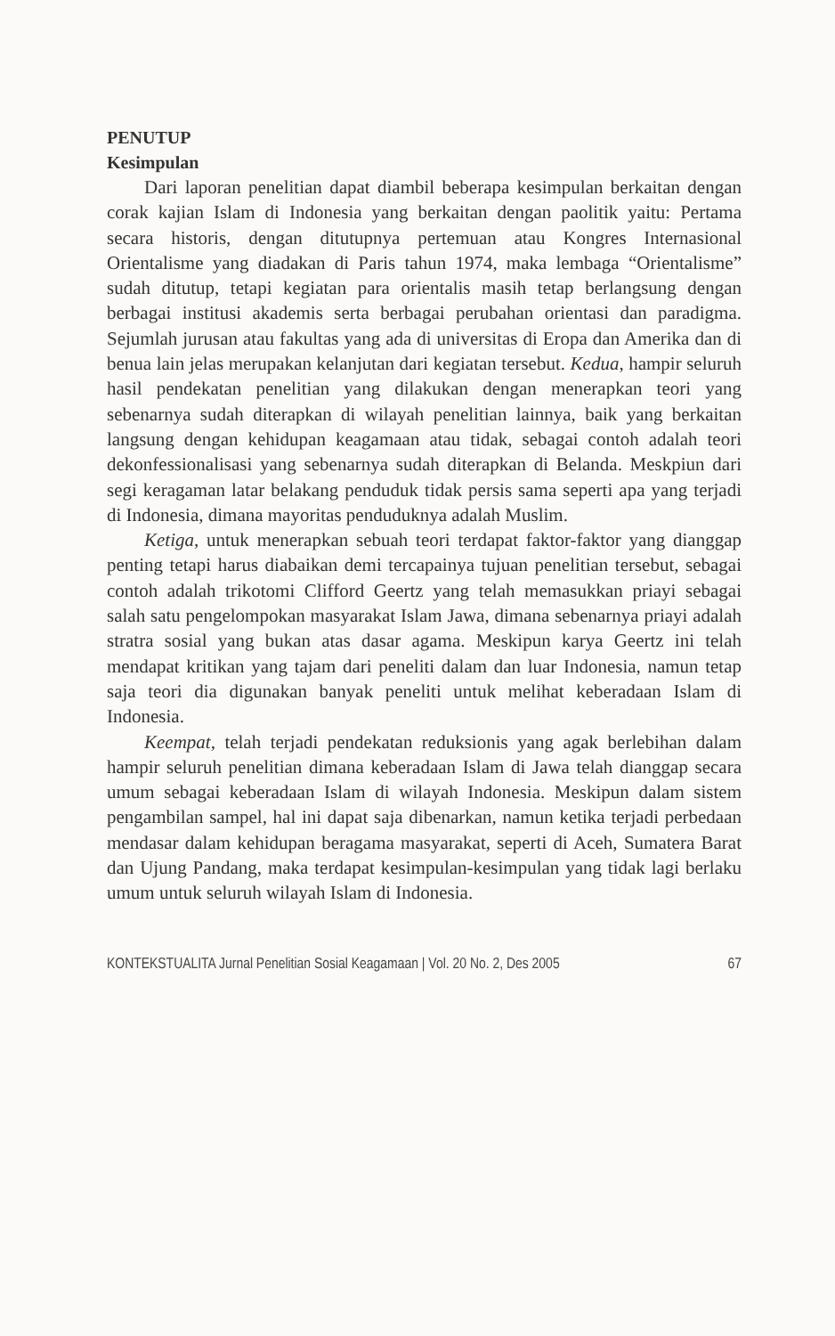PENUTUP
Kesimpulan
Dari laporan penelitian dapat diambil beberapa kesimpulan berkaitan dengan corak kajian Islam di Indonesia yang berkaitan dengan paolitik yaitu: Pertama secara historis, dengan ditutupnya pertemuan atau Kongres Internasional Orientalisme yang diadakan di Paris tahun 1974, maka lembaga “Orientalisme” sudah ditutup, tetapi kegiatan para orientalis masih tetap berlangsung dengan berbagai institusi akademis serta berbagai perubahan orientasi dan paradigma. Sejumlah jurusan atau fakultas yang ada di universitas di Eropa dan Amerika dan di benua lain jelas merupakan kelanjutan dari kegiatan tersebut. Kedua, hampir seluruh hasil pendekatan penelitian yang dilakukan dengan menerapkan teori yang sebenarnya sudah diterapkan di wilayah penelitian lainnya, baik yang berkaitan langsung dengan kehidupan keagamaan atau tidak, sebagai contoh adalah teori dekonfessionalisasi yang sebenarnya sudah diterapkan di Belanda. Meskpiun dari segi keragaman latar belakang penduduk tidak persis sama seperti apa yang terjadi di Indonesia, dimana mayoritas penduduknya adalah Muslim.
Ketiga, untuk menerapkan sebuah teori terdapat faktor-faktor yang dianggap penting tetapi harus diabaikan demi tercapainya tujuan penelitian tersebut, sebagai contoh adalah trikotomi Clifford Geertz yang telah memasukkan priayi sebagai salah satu pengelompokan masyarakat Islam Jawa, dimana sebenarnya priayi adalah stratra sosial yang bukan atas dasar agama. Meskipun karya Geertz ini telah mendapat kritikan yang tajam dari peneliti dalam dan luar Indonesia, namun tetap saja teori dia digunakan banyak peneliti untuk melihat keberadaan Islam di Indonesia.
Keempat, telah terjadi pendekatan reduksionis yang agak berlebihan dalam hampir seluruh penelitian dimana keberadaan Islam di Jawa telah dianggap secara umum sebagai keberadaan Islam di wilayah Indonesia. Meskipun dalam sistem pengambilan sampel, hal ini dapat saja dibenarkan, namun ketika terjadi perbedaan mendasar dalam kehidupan beragama masyarakat, seperti di Aceh, Sumatera Barat dan Ujung Pandang, maka terdapat kesimpulan-kesimpulan yang tidak lagi berlaku umum untuk seluruh wilayah Islam di Indonesia.
KONTEKSTUALITA Jurnal Penelitian Sosial Keagamaan | Vol. 20 No. 2, Des 2005 67